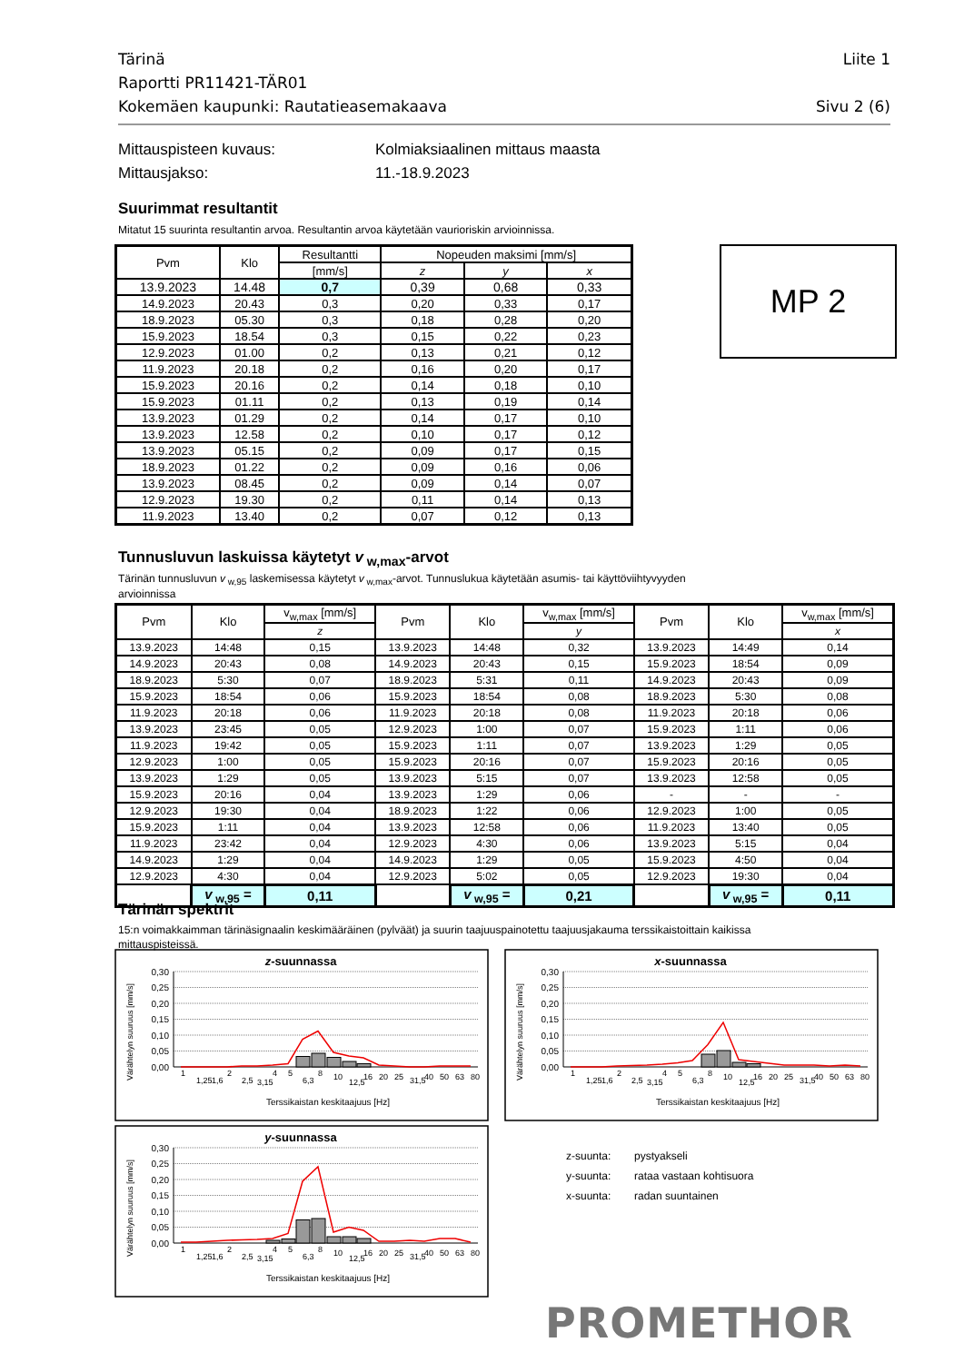Liite 1 Tärinä
Raportti PR11421-TÄR01
Sivu 2 (6) Kokemäen kaupunki: Rautatieasemakaava
Mittauspisteen kuvaus: Kolmiaksiaalinen mittaus maasta
Mittausjakso: 11.-18.9.2023
Suurimmat resultantit
Mitatut 15 suurinta resultantin arvoa. Resultantin arvoa käytetään vaurioriskin arvioinnissa.
MP 2
| Pvm | Klo | Resultantti | Nopeuden maksimi [mm/s] | | |
| --- | --- | --- | --- | --- | --- |
| | | [mm/s] | z | y | x |
| 13.9.2023 | 14.48 | 0,7 | 0,39 | 0,68 | 0,33 |
| 14.9.2023 | 20.43 | 0,3 | 0,20 | 0,33 | 0,17 |
| 18.9.2023 | 05.30 | 0,3 | 0,18 | 0,28 | 0,20 |
| 15.9.2023 | 18.54 | 0,3 | 0,15 | 0,22 | 0,23 |
| 12.9.2023 | 01.00 | 0,2 | 0,13 | 0,21 | 0,12 |
| 11.9.2023 | 20.18 | 0,2 | 0,16 | 0,20 | 0,17 |
| 15.9.2023 | 20.16 | 0,2 | 0,14 | 0,18 | 0,10 |
| 15.9.2023 | 01.11 | 0,2 | 0,13 | 0,19 | 0,14 |
| 13.9.2023 | 01.29 | 0,2 | 0,14 | 0,17 | 0,10 |
| 13.9.2023 | 12.58 | 0,2 | 0,10 | 0,17 | 0,12 |
| 13.9.2023 | 05.15 | 0,2 | 0,09 | 0,17 | 0,15 |
| 18.9.2023 | 01.22 | 0,2 | 0,09 | 0,16 | 0,06 |
| 13.9.2023 | 08.45 | 0,2 | 0,09 | 0,14 | 0,07 |
| 12.9.2023 | 19.30 | 0,2 | 0,11 | 0,14 | 0,13 |
| 11.9.2023 | 13.40 | 0,2 | 0,07 | 0,12 | 0,13 |
Tunnusluvun laskuissa käytetyt v<sub>w,max</sub>-arvot
Tärinän tunnusluvun v<sub>w,95</sub> laskemisessa käytetyt v<sub>w,max</sub>-arvot. Tunnuslukua käytetään asumis- tai käyttöviihtyvyyden arvioinnissa
| Pvm | Klo | v<sub>w,max</sub> [mm/s] | Pvm | Klo | v<sub>w,max</sub> [mm/s] | Pvm | Klo | v<sub>w,max</sub> [mm/s] |
| --- | --- | --- | --- | --- | --- | --- | --- | --- |
| | | z | | | y | | | x |
| 13.9.2023 | 14:48 | 0,15 | 13.9.2023 | 14:48 | 0,32 | 13.9.2023 | 14:49 | 0,14 |
| 14.9.2023 | 20:43 | 0,08 | 14.9.2023 | 20:43 | 0,15 | 15.9.2023 | 18:54 | 0,09 |
| 18.9.2023 | 5:30 | 0,07 | 18.9.2023 | 5:31 | 0,11 | 14.9.2023 | 20:43 | 0,09 |
| 15.9.2023 | 18:54 | 0,06 | 15.9.2023 | 18:54 | 0,08 | 18.9.2023 | 5:30 | 0,08 |
| 11.9.2023 | 20:18 | 0,06 | 11.9.2023 | 20:18 | 0,08 | 11.9.2023 | 20:18 | 0,06 |
| 13.9.2023 | 23:45 | 0,05 | 12.9.2023 | 1:00 | 0,07 | 15.9.2023 | 1:11 | 0,06 |
| 11.9.2023 | 19:42 | 0,05 | 15.9.2023 | 1:11 | 0,07 | 13.9.2023 | 1:29 | 0,05 |
| 12.9.2023 | 1:00 | 0,05 | 15.9.2023 | 20:16 | 0,07 | 15.9.2023 | 20:16 | 0,05 |
| 13.9.2023 | 1:29 | 0,05 | 13.9.2023 | 5:15 | 0,07 | 13.9.2023 | 12:58 | 0,05 |
| 15.9.2023 | 20:16 | 0,04 | 13.9.2023 | 1:29 | 0,06 | - | - | - |
| 12.9.2023 | 19:30 | 0,04 | 18.9.2023 | 1:22 | 0,06 | 12.9.2023 | 1:00 | 0,05 |
| 15.9.2023 | 1:11 | 0,04 | 13.9.2023 | 12:58 | 0,06 | 11.9.2023 | 13:40 | 0,05 |
| 11.9.2023 | 23:42 | 0,04 | 12.9.2023 | 4:30 | 0,06 | 13.9.2023 | 5:15 | 0,04 |
| 14.9.2023 | 1:29 | 0,04 | 14.9.2023 | 1:29 | 0,05 | 15.9.2023 | 4:50 | 0,04 |
| 12.9.2023 | 4:30 | 0,04 | 12.9.2023 | 5:02 | 0,05 | 12.9.2023 | 19:30 | 0,04 |
| | v<sub>w,95</sub> = | 0,11 | | v<sub>w,95</sub> = | 0,21 | | v<sub>w,95</sub> = | 0,11 |
Tärinän spektrit
15:n voimakkaimman tärinäsignaalin keskimääräinen (pylväät) ja suurin taajuuspainotettu taajuusjakauma terssikaistoittain kaikissa mittauspisteissä.
z-suunnassa
0,30
0,25
0,20
0,15
0,10
0,05
0,00
1
1,25
1,6
2
2,5
3,15
4
5
6,3
8
10
12,5
16
20
25
31,5
40
50
63
80
Terssikaistan keskitaajuus [Hz]
Värähtelyn suuruus [mm/s]
x-suunnassa
0,30
0,25
0,20
0,15
0,10
0,05
0,00
1
1,25
1,6
2
2,5
3,15
4
5
6,3
8
10
12,5
16
20
25
31,5
40
50
63
80
Terssikaistan keskitaajuus [Hz]
Värähtelyn suuruus [mm/s]
y-suunnassa
0,30
0,25
0,20
0,15
0,10
0,05
0,00
1
1,25
1,6
2
2,5
3,15
4
5
6,3
8
10
12,5
16
20
25
31,5
40
50
63
80
Terssikaistan keskitaajuus [Hz]
Värähtelyn suuruus [mm/s]
z-suunta: pystyakseli
y-suunta: rataa vastaan kohtisuora
x-suunta: radan suuntainen
PROMETHOR